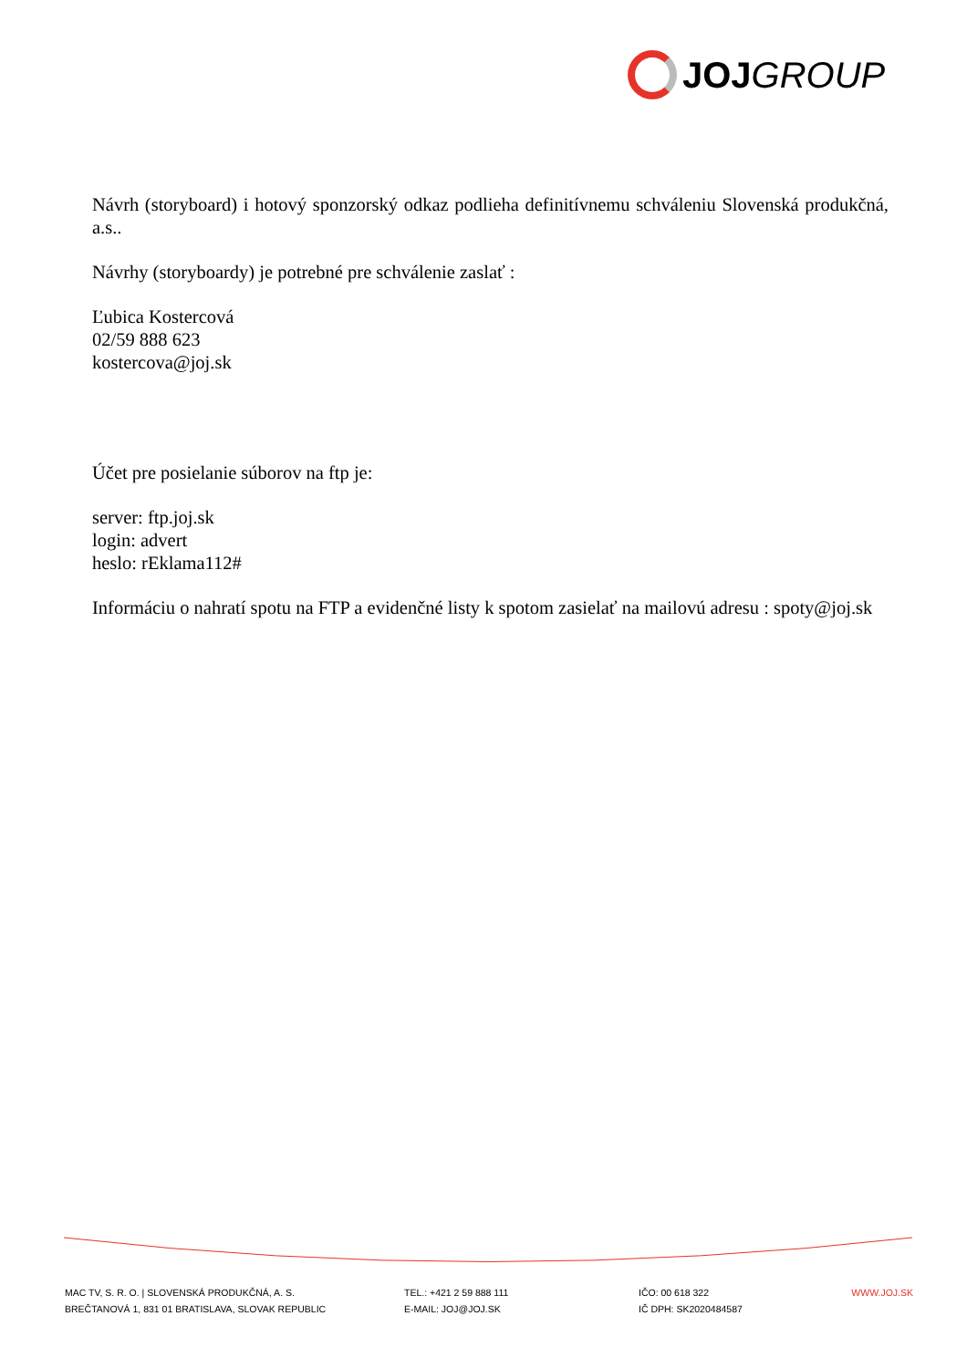JOJ GROUP
Návrh (storyboard) i hotový sponzorský odkaz podlieha definitívnemu schváleniu Slovenská produkčná, a.s..
Návrhy (storyboardy) je potrebné pre schválenie zaslať :
Ľubica Kostercová
02/59 888 623
kostercova@joj.sk
Účet pre posielanie súborov na ftp je:
server: ftp.joj.sk
login: advert
heslo: rEklama112#
Informáciu o nahratí spotu na FTP a evidenčné listy k spotom zasielať na mailovú adresu : spoty@joj.sk
MAC TV, S. R. O. | SLOVENSKÁ PRODUKČNÁ, A. S.
BREČTANOVÁ 1, 831 01 BRATISLAVA, SLOVAK REPUBLIC
TEL.: +421 2 59 888 111
E-MAIL: JOJ@JOJ.SK
IČO: 00 618 322
IČ DPH: SK2020484587
WWW.JOJ.SK